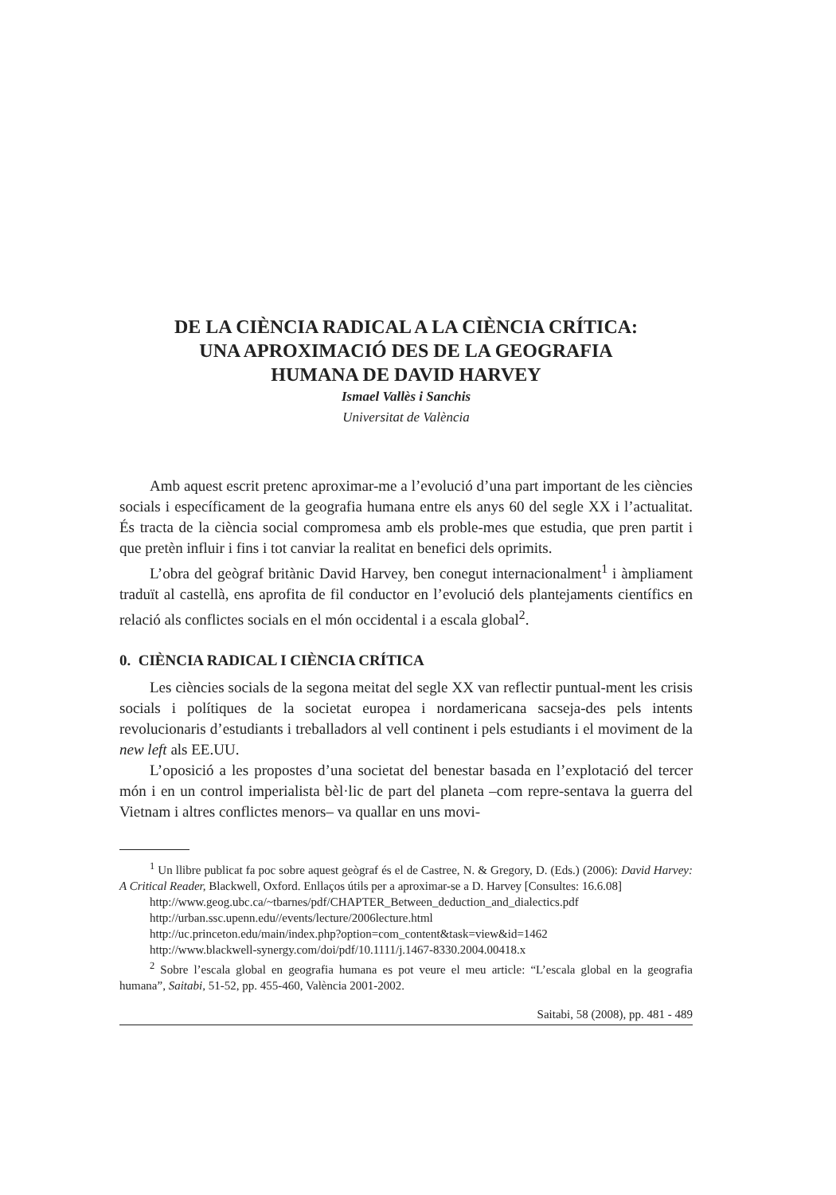DE LA CIÈNCIA RADICAL A LA CIÈNCIA CRÍTICA:
UNA APROXIMACIÓ DES DE LA GEOGRAFIA
HUMANA DE DAVID HARVEY
Ismael Vallès i Sanchis
Universitat de València
Amb aquest escrit pretenc aproximar-me a l’evolució d’una part important de les ciències socials i específicament de la geografia humana entre els anys 60 del segle XX i l’actualitat. És tracta de la ciència social compromesa amb els proble-mes que estudia, que pren partit i que pretèn influir i fins i tot canviar la realitat en benefici dels oprimits.
L’obra del geògraf britànic David Harvey, ben conegut internacionalment<sup>1</sup> i àmpliament traduït al castellà, ens aprofita de fil conductor en l’evolució dels plantejaments científics en relació als conflictes socials en el món occidental i a escala global<sup>2</sup>.
0. CIÈNCIA RADICAL I CIÈNCIA CRÍTICA
Les ciències socials de la segona meitat del segle XX van reflectir puntual-ment les crisis socials i polítiques de la societat europea i nordamericana sacseja-des pels intents revolucionaris d’estudiants i treballadors al vell continent i pels estudiants i el moviment de la new left als EE.UU.
L’oposició a les propostes d’una societat del benestar basada en l’explotació del tercer món i en un control imperialista bèl·lic de part del planeta –com repre-sentava la guerra del Vietnam i altres conflictes menors– va quallar en uns movi-
<sup>1</sup> Un llibre publicat fa poc sobre aquest geògraf és el de Castree, N. & Gregory, D. (Eds.) (2006): David Harvey: A Critical Reader, Blackwell, Oxford. Enllaços útils per a aproximar-se a D. Harvey [Consultes: 16.6.08]
http://www.geog.ubc.ca/~tbarnes/pdf/CHAPTER_Between_deduction_and_dialectics.pdf
http://urban.ssc.upenn.edu//events/lecture/2006lecture.html
http://uc.princeton.edu/main/index.php?option=com_content&task=view&id=1462
http://www.blackwell-synergy.com/doi/pdf/10.1111/j.1467-8330.2004.00418.x
<sup>2</sup> Sobre l’escala global en geografia humana es pot veure el meu article: “L’escala global en la geografia humana”, Saitabi, 51-52, pp. 455-460, València 2001-2002.
Saitabi, 58 (2008), pp. 481 - 489